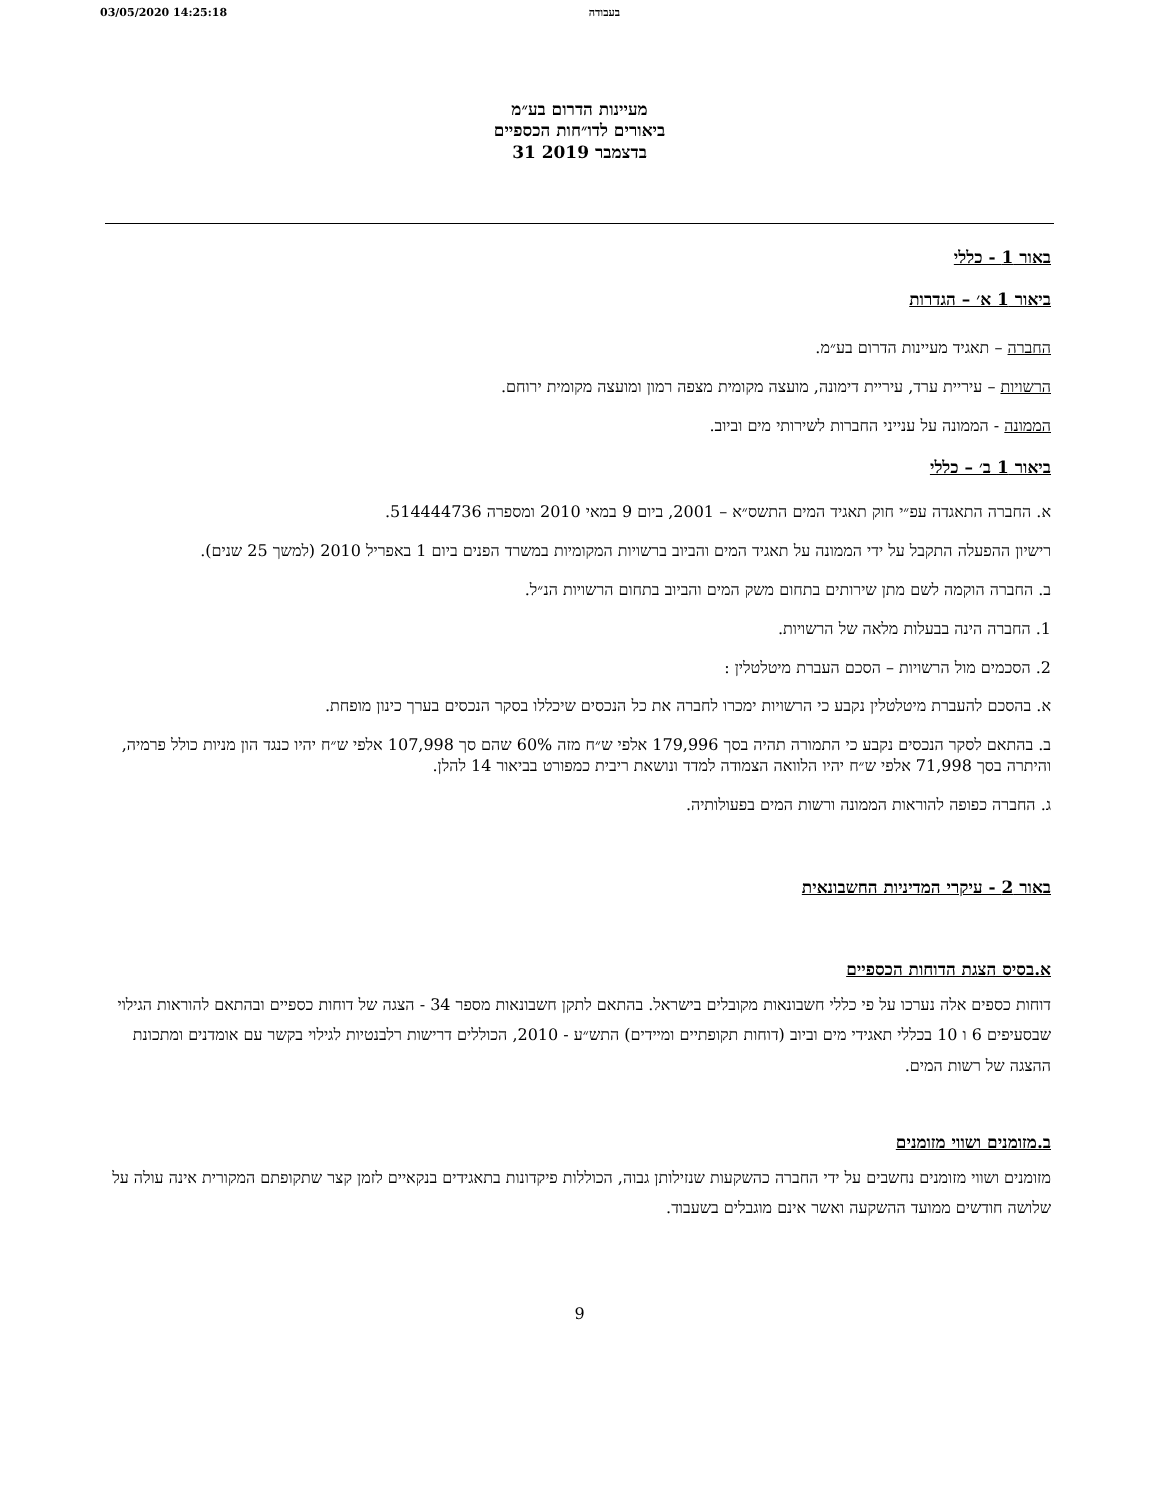03/05/2020 14:25:18 בעבודה
מעיינות הדרום בע״מ
ביאורים לדו״חות הכספיים
31 בדצמבר 2019
באור 1 - כללי
ביאור 1 א׳ – הגדרות
החברה – תאגיד מעיינות הדרום בע״מ.
הרשויות – עיריית ערד, עיריית דימונה, מועצה מקומית מצפה רמון ומועצה מקומית ירוחם.
הממונה - הממונה על ענייני החברות לשירותי מים וביוב.
ביאור 1 ב׳ – כללי
א. החברה התאגדה עפ״י חוק תאגיד המים התשס״א – 2001, ביום 9 במאי 2010 ומספרה 514444736.
רישיון ההפעלה התקבל על ידי הממונה על תאגיד המים והביוב ברשויות המקומיות במשרד הפנים ביום 1 באפריל 2010 (למשך 25 שנים).
ב. החברה הוקמה לשם מתן שירותים בתחום משק המים והביוב בתחום הרשויות הנ״ל.
1. החברה הינה בבעלות מלאה של הרשויות.
2. הסכמים מול הרשויות – הסכם העברת מיטלטלין :
א. בהסכם להעברת מיטלטלין נקבע כי הרשויות ימכרו לחברה את כל הנכסים שיכללו בסקר הנכסים בערך כינון מופחת.
ב. בהתאם לסקר הנכסים נקבע כי התמורה תהיה בסך 179,996 אלפי ש״ח מזה 60% שהם סך 107,998 אלפי ש״ח יהיו כנגד הון מניות כולל פרמיה, והיתרה בסך 71,998 אלפי ש״ח יהיו הלוואה הצמודה למדד ונושאת ריבית כמפורט בביאור 14 להלן.
ג. החברה כפופה להוראות הממונה ורשות המים בפעולותיה.
באור 2 - עיקרי המדיניות החשבונאית
א.בסיס הצגת הדוחות הכספיים
דוחות כספים אלה נערכו על פי כללי חשבונאות מקובלים בישראל. בהתאם לתקן חשבונאות מספר 34 - הצגה של דוחות כספיים ובהתאם להוראות הגילוי שבסעיפים 6 ו 10 בכללי תאגידי מים וביוב (דוחות תקופתיים ומיידים) התש״ע - 2010, הכוללים דרישות רלבנטיות לגילוי בקשר עם אומדנים ומתכונת ההצגה של רשות המים.
ב.מזומנים ושווי מזומנים
מזומנים ושווי מזומנים נחשבים על ידי החברה כהשקעות שנזילותן גבוה, הכוללות פיקדונות בתאגידים בנקאיים לזמן קצר שתקופתם המקורית אינה עולה על שלושה חודשים ממועד ההשקעה ואשר אינם מוגבלים בשעבוד.
9